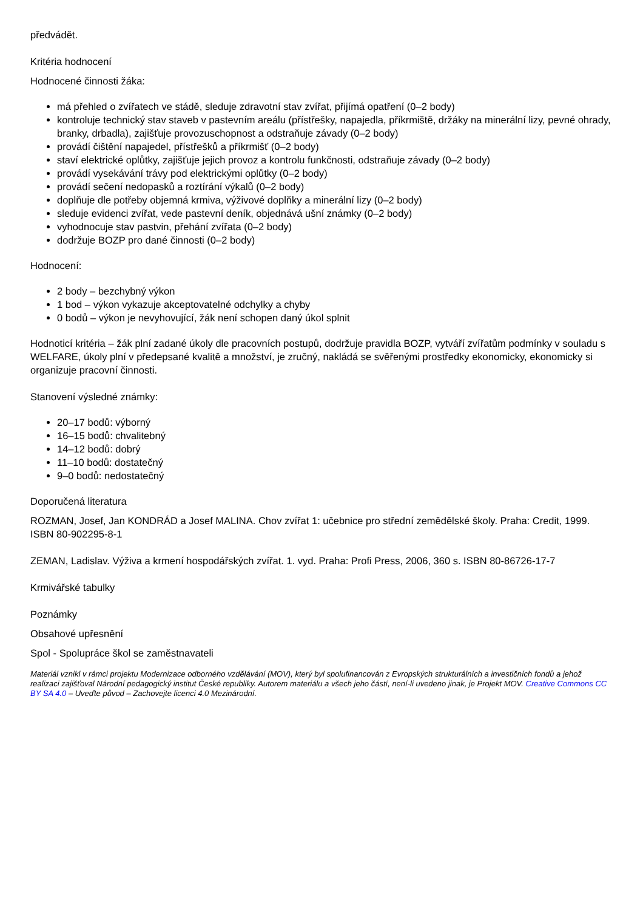předvádět.
Kritéria hodnocení
Hodnocené činnosti žáka:
má přehled o zvířatech ve stádě, sleduje zdravotní stav zvířat, přijímá opatření (0–2 body)
kontroluje technický stav staveb v pastevním areálu (přístřešky, napajedla, příkrmiště, držáky na minerální lizy, pevné ohrady, branky, drbadla), zajišťuje provozuschopnost a odstraňuje závady (0–2 body)
provádí čištění napajedel, přístřešků a příkrmišť (0–2 body)
staví elektrické oplůtky, zajišťuje jejich provoz a kontrolu funkčnosti, odstraňuje závady (0–2 body)
provádí vysekávání trávy pod elektrickými oplůtky (0–2 body)
provádí sečení nedopasků a roztírání výkalů (0–2 body)
doplňuje dle potřeby objemná krmiva, výživové doplňky a minerální lizy (0–2 body)
sleduje evidenci zvířat, vede pastevní deník, objednává ušní známky (0–2 body)
vyhodnocuje stav pastvin, přehání zvířata (0–2 body)
dodržuje BOZP pro dané činnosti (0–2 body)
Hodnocení:
2 body – bezchybný výkon
1 bod – výkon vykazuje akceptovatelné odchylky a chyby
0 bodů – výkon je nevyhovující, žák není schopen daný úkol splnit
Hodnoticí kritéria – žák plní zadané úkoly dle pracovních postupů, dodržuje pravidla BOZP, vytváří zvířatům podmínky v souladu s WELFARE, úkoly plní v předepsané kvalitě a množství, je zručný, nakládá se svěřenými prostředky ekonomicky, ekonomicky si organizuje pracovní činnosti.
Stanovení výsledné známky:
20–17 bodů: výborný
16–15 bodů: chvalitebný
14–12 bodů: dobrý
11–10 bodů: dostatečný
9–0 bodů: nedostatečný
Doporučená literatura
ROZMAN, Josef, Jan KONDRÁD a Josef MALINA. Chov zvířat 1: učebnice pro střední zemědělské školy. Praha: Credit, 1999. ISBN 80-902295-8-1
ZEMAN, Ladislav. Výživa a krmení hospodářských zvířat. 1. vyd. Praha: Profi Press, 2006, 360 s. ISBN 80-86726-17-7
Krmivářské tabulky
Poznámky
Obsahové upřesnění
Spol - Spolupráce škol se zaměstnavateli
Materiál vznikl v rámci projektu Modernizace odborného vzdělávání (MOV), který byl spolufinancován z Evropských strukturálních a investičních fondů a jehož realizaci zajišťoval Národní pedagogický institut České republiky. Autorem materiálu a všech jeho částí, není-li uvedeno jinak, je Projekt MOV. Creative Commons CC BY SA 4.0 – Uveďte původ – Zachovejte licenci 4.0 Mezinárodní.